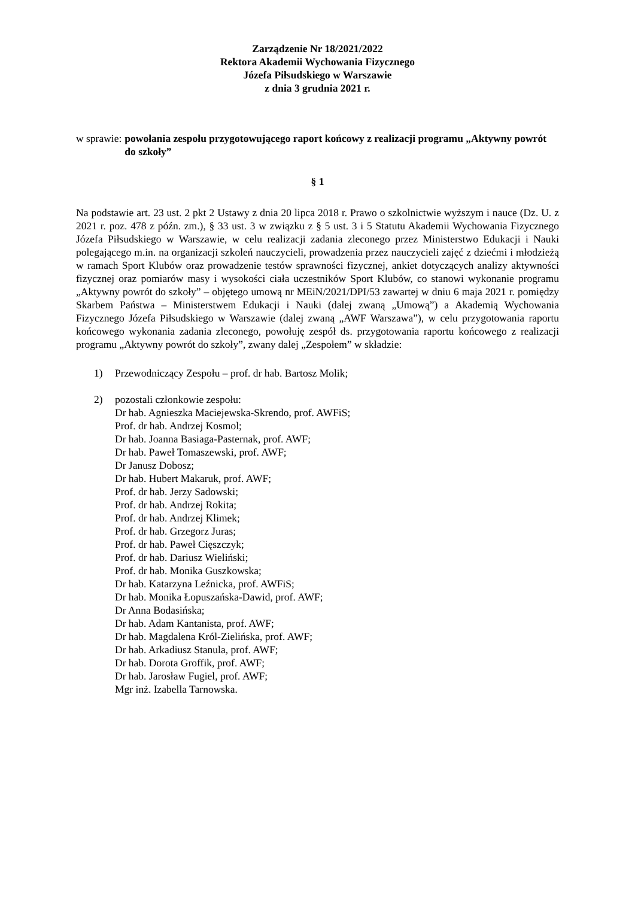Zarządzenie Nr 18/2021/2022
Rektora Akademii Wychowania Fizycznego
Józefa Piłsudskiego w Warszawie
z dnia 3 grudnia 2021 r.
w sprawie: powołania zespołu przygotowującego raport końcowy z realizacji programu „Aktywny powrót do szkoły”
§ 1
Na podstawie art. 23 ust. 2 pkt 2 Ustawy z dnia 20 lipca 2018 r. Prawo o szkolnictwie wyższym i nauce (Dz. U. z 2021 r. poz. 478 z późn. zm.), § 33 ust. 3 w związku z § 5 ust. 3 i 5 Statutu Akademii Wychowania Fizycznego Józefa Piłsudskiego w Warszawie, w celu realizacji zadania zleconego przez Ministerstwo Edukacji i Nauki polegającego m.in. na organizacji szkoleń nauczycieli, prowadzenia przez nauczycieli zajęć z dziećmi i młodzieżą w ramach Sport Klubów oraz prowadzenie testów sprawności fizycznej, ankiet dotyczących analizy aktywności fizycznej oraz pomiarów masy i wysokości ciała uczestników Sport Klubów, co stanowi wykonanie programu „Aktywny powrót do szkoły” – objętego umową nr MEiN/2021/DPI/53 zawartej w dniu 6 maja 2021 r. pomiędzy Skarbem Państwa – Ministerstwem Edukacji i Nauki (dalej zwaną „Umową”) a Akademią Wychowania Fizycznego Józefa Piłsudskiego w Warszawie (dalej zwaną „AWF Warszawa”), w celu przygotowania raportu końcowego wykonania zadania zleconego, powołuję zespół ds. przygotowania raportu końcowego z realizacji programu „Aktywny powrót do szkoły”, zwany dalej „Zespołem” w składzie:
1) Przewodniczący Zespołu – prof. dr hab. Bartosz Molik;
2) pozostali członkowie zespołu:
Dr hab. Agnieszka Maciejewska-Skrendo, prof. AWFiS;
Prof. dr hab. Andrzej Kosmol;
Dr hab. Joanna Basiaga-Pasternak, prof. AWF;
Dr hab. Paweł Tomaszewski, prof. AWF;
Dr Janusz Dobosz;
Dr hab. Hubert Makaruk, prof. AWF;
Prof. dr hab. Jerzy Sadowski;
Prof. dr hab. Andrzej Rokita;
Prof. dr hab. Andrzej Klimek;
Prof. dr hab. Grzegorz Juras;
Prof. dr hab. Paweł Cięszczyk;
Prof. dr hab. Dariusz Wieliński;
Prof. dr hab. Monika Guszkowska;
Dr hab. Katarzyna Leźnicka, prof. AWFiS;
Dr hab. Monika Łopuszańska-Dawid, prof. AWF;
Dr Anna Bodasińska;
Dr hab. Adam Kantanista, prof. AWF;
Dr hab. Magdalena Król-Zielińska, prof. AWF;
Dr hab. Arkadiusz Stanula, prof. AWF;
Dr hab. Dorota Groffik, prof. AWF;
Dr hab. Jarosław Fugiel, prof. AWF;
Mgr inż. Izabella Tarnowska.